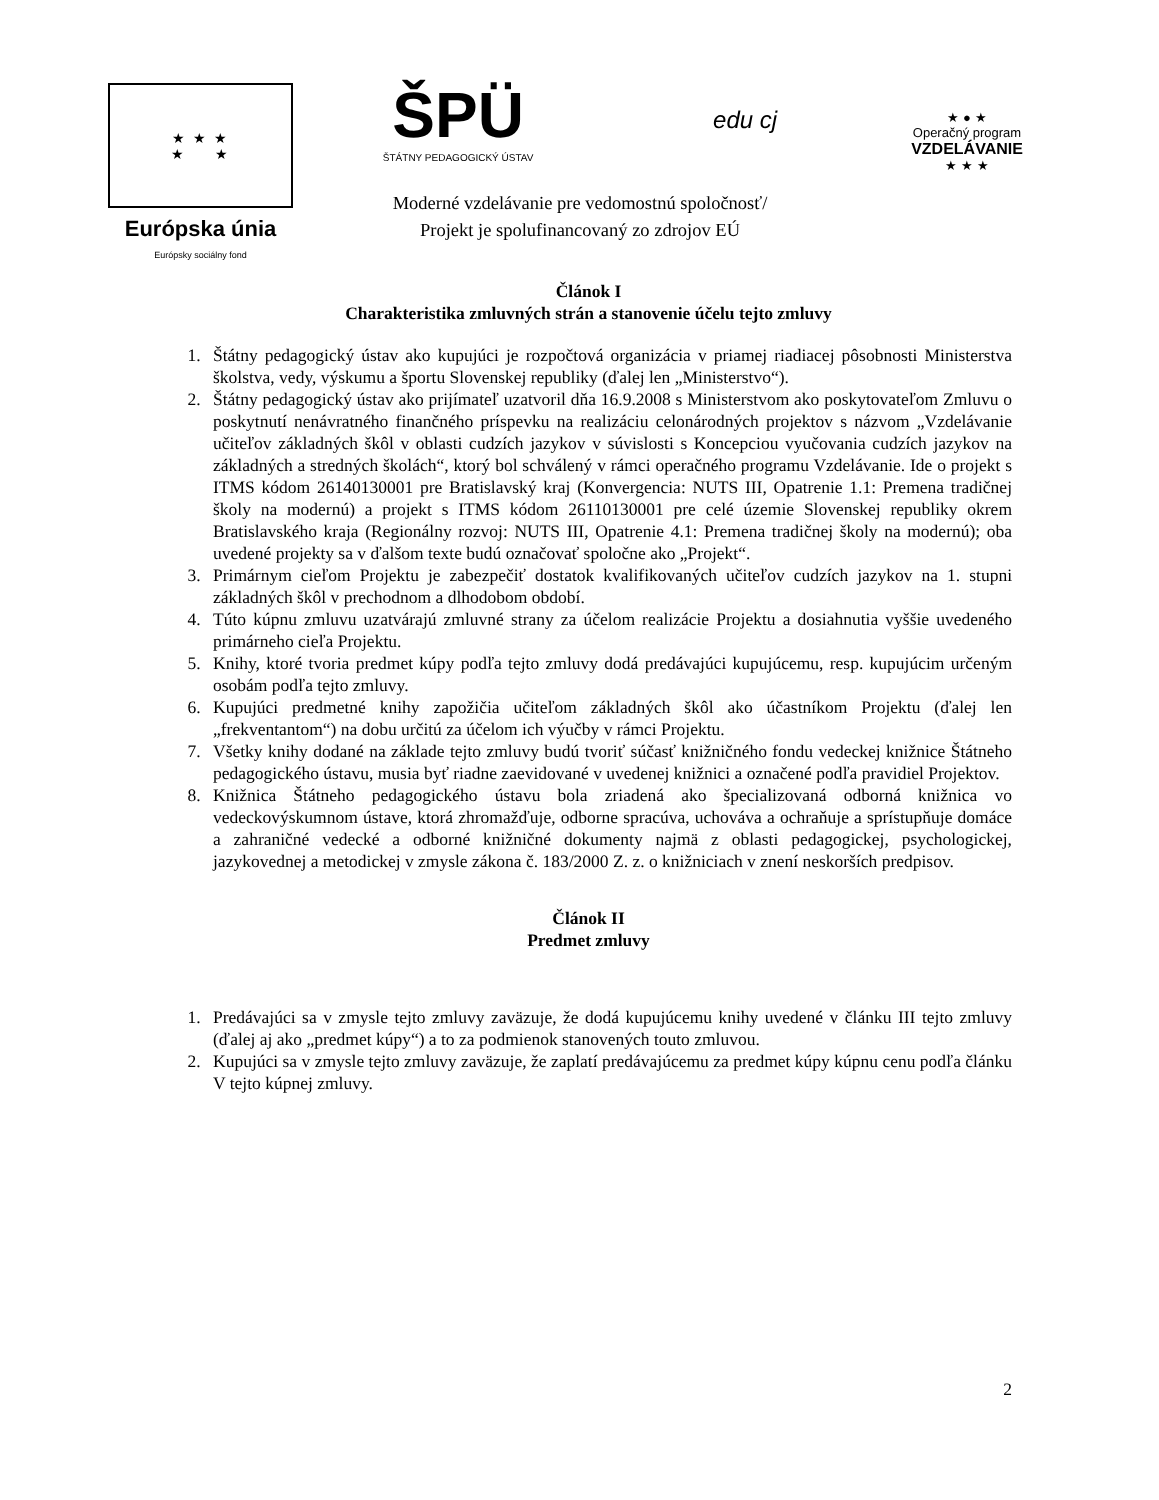★ ★ ★
★ ★
Európska únia
Európsky sociálny fond
ŠPÜ
ŠTÁTNY PEDAGOGICKÝ ÚSTAV
edu cj
Moderné vzdelávanie pre vedomostnú spoločnosť/
Projekt je spolufinancovaný zo zdrojov EÚ
★ ● ★
Operačný program
VZDELÁVANIE
★ ★ ★
Článok I
Charakteristika zmluvných strán a stanovenie účelu tejto zmluvy
1. Štátny pedagogický ústav ako kupujúci je rozpočtová organizácia v priamej riadiacej pôsobnosti Ministerstva školstva, vedy, výskumu a športu Slovenskej republiky (ďalej len „Ministerstvo“).
2. Štátny pedagogický ústav ako prijímateľ uzatvoril dňa 16.9.2008 s Ministerstvom ako poskytovateľom Zmluvu o poskytnutí nenávratného finančného príspevku na realizáciu celonárodných projektov s názvom „Vzdelávanie učiteľov základných škôl v oblasti cudzích jazykov v súvislosti s Koncepciou vyučovania cudzích jazykov na základných a stredných školách“, ktorý bol schválený v rámci operačného programu Vzdelávanie. Ide o projekt s ITMS kódom 26140130001 pre Bratislavský kraj (Konvergencia: NUTS III, Opatrenie 1.1: Premena tradičnej školy na modernú) a projekt s ITMS kódom 26110130001 pre celé územie Slovenskej republiky okrem Bratislavského kraja (Regionálny rozvoj: NUTS III, Opatrenie 4.1: Premena tradičnej školy na modernú); oba uvedené projekty sa v ďalšom texte budú označovať spoločne ako „Projekt“.
3. Primárnym cieľom Projektu je zabezpečiť dostatok kvalifikovaných učiteľov cudzích jazykov na 1. stupni základných škôl v prechodnom a dlhodobom období.
4. Túto kúpnu zmluvu uzatvárajú zmluvné strany za účelom realizácie Projektu a dosiahnutia vyššie uvedeného primárneho cieľa Projektu.
5. Knihy, ktoré tvoria predmet kúpy podľa tejto zmluvy dodá predávajúci kupujúcemu, resp. kupujúcim určeným osobám podľa tejto zmluvy.
6. Kupujúci predmetné knihy zapožičia učiteľom základných škôl ako účastníkom Projektu (ďalej len „frekventantom“) na dobu určitú za účelom ich výučby v rámci Projektu.
7. Všetky knihy dodané na základe tejto zmluvy budú tvoriť súčasť knižničného fondu vedeckej knižnice Štátneho pedagogického ústavu, musia byť riadne zaevidované v uvedenej knižnici a označené podľa pravidiel Projektov.
8. Knižnica Štátneho pedagogického ústavu bola zriadená ako špecializovaná odborná knižnica vo vedeckovýskumnom ústave, ktorá zhromažďuje, odborne spracúva, uchováva a ochraňuje a sprístupňuje domáce a zahraničné vedecké a odborné knižničné dokumenty najmä z oblasti pedagogickej, psychologickej, jazykovednej a metodickej v zmysle zákona č. 183/2000 Z. z. o knižniciach v znení neskorších predpisov.
Článok II
Predmet zmluvy
1. Predávajúci sa v zmysle tejto zmluvy zaväzuje, že dodá kupujúcemu knihy uvedené v článku III tejto zmluvy (ďalej aj ako „predmet kúpy“) a to za podmienok stanovených touto zmluvou.
2. Kupujúci sa v zmysle tejto zmluvy zaväzuje, že zaplatí predávajúcemu za predmet kúpy kúpnu cenu podľa článku V tejto kúpnej zmluvy.
2